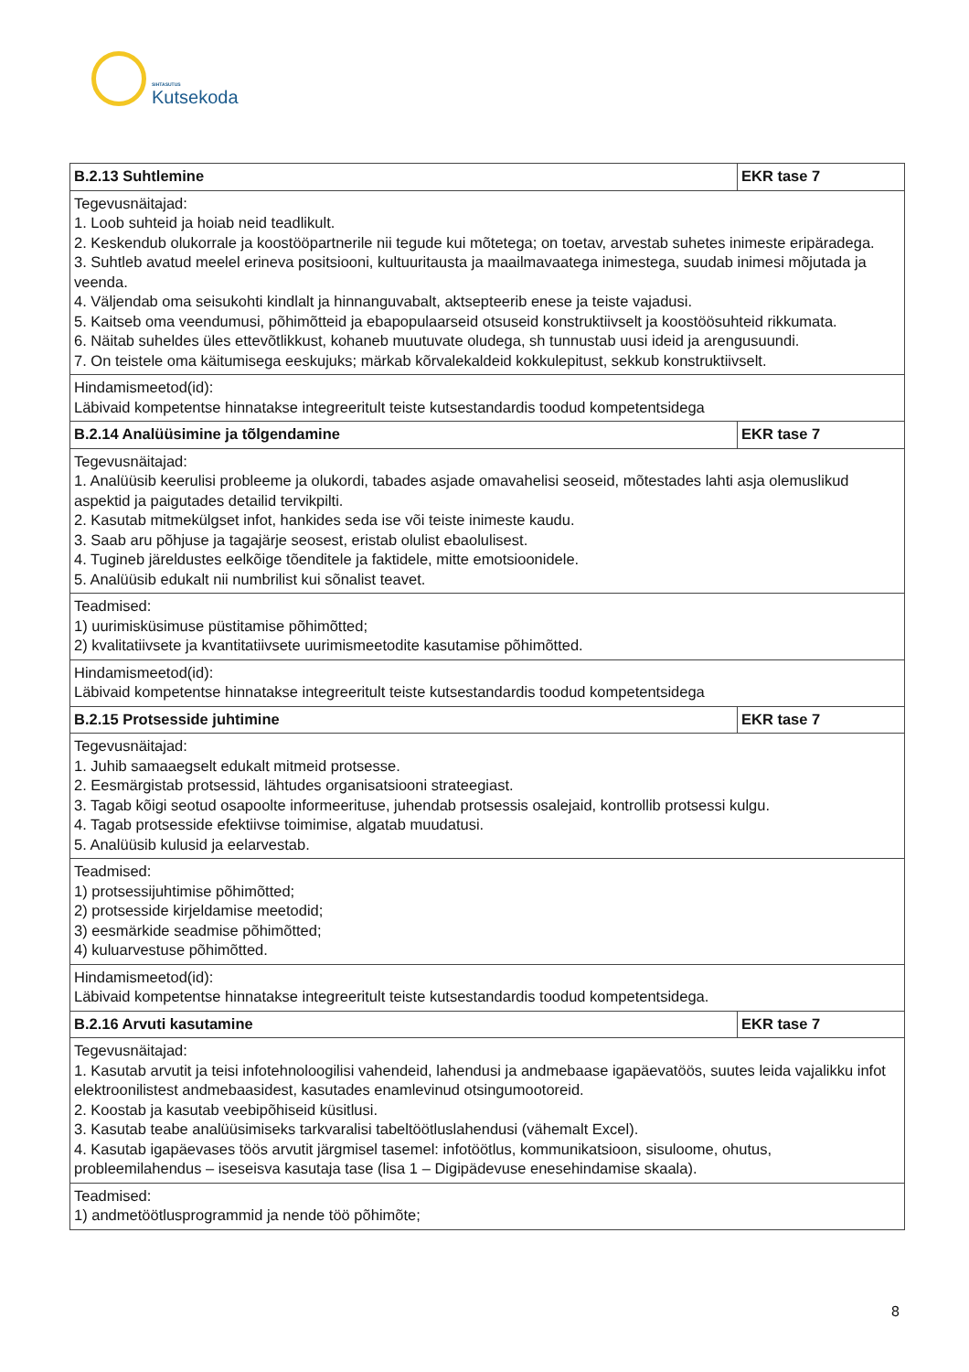SIHTASUTUS
Kutsekoda
| B.2.13 Suhtlemine | EKR tase 7 |
| --- | --- |
| Tegevusnäitajad: 1. Loob suhteid ja hoiab neid teadlikult. 2. Keskendub olukorrale ja koostööpartnerile nii tegude kui mõtetega; on toetav, arvestab suhetes inimeste eripäradega. 3. Suhtleb avatud meelel erineva positsiooni, kultuuritausta ja maailmavaatega inimestega, suudab inimesi mõjutada ja veenda. 4. Väljendab oma seisukohti kindlalt ja hinnanguvabalt, aktsepteerib enese ja teiste vajadusi. 5. Kaitseb oma veendumusi, põhimõtteid ja ebapopulaarseid otsuseid konstruktiivselt ja koostöösuhteid rikkumata. 6. Näitab suheldes üles ettevõtlikkust, kohaneb muutuvate oludega, sh tunnustab uusi ideid ja arengusuundi. 7. On teistele oma käitumisega eeskujuks; märkab kõrvalekaldeid kokkulepitust, sekkub konstruktiivselt. | |
| Hindamismeetod(id): Läbivaid kompetentse hinnatakse integreeritult teiste kutsestandardis toodud kompetentsidega | |
| B.2.14 Analüüsimine ja tõlgendamine | EKR tase 7 |
| Tegevusnäitajad: 1. Analüüsib keerulisi probleeme ja olukordi, tabades asjade omavahelisi seoseid, mõtestades lahti asja olemuslikud aspektid ja paigutades detailid tervikpilti. 2. Kasutab mitmekülgset infot, hankides seda ise või teiste inimeste kaudu. 3. Saab aru põhjuse ja tagajärje seosest, eristab olulist ebaolulisest. 4. Tugineb järeldustes eelkõige tõenditele ja faktidele, mitte emotsioonidele. 5. Analüüsib edukalt nii numbrilist kui sõnalist teavet. | |
| Teadmised: 1) uurimisküsimuse püstitamise põhimõtted; 2) kvalitatiivsete ja kvantitatiivsete uurimismeetodite kasutamise põhimõtted. | |
| Hindamismeetod(id): Läbivaid kompetentse hinnatakse integreeritult teiste kutsestandardis toodud kompetentsidega | |
| B.2.15 Protsesside juhtimine | EKR tase 7 |
| Tegevusnäitajad: 1. Juhib samaaegselt edukalt mitmeid protsesse. 2. Eesmärgistab protsessid, lähtudes organisatsiooni strateegiast. 3. Tagab kõigi seotud osapoolte informeerituse, juhendab protsessis osalejaid, kontrollib protsessi kulgu. 4. Tagab protsesside efektiivse toimimise, algatab muudatusi. 5. Analüüsib kulusid ja eelarvestab. | |
| Teadmised: 1) protsessijuhtimise põhimõtted; 2) protsesside kirjeldamise meetodid; 3) eesmärkide seadmise põhimõtted; 4) kuluarvestuse põhimõtted. | |
| Hindamismeetod(id): Läbivaid kompetentse hinnatakse integreeritult teiste kutsestandardis toodud kompetentsidega. | |
| B.2.16 Arvuti kasutamine | EKR tase 7 |
| Tegevusnäitajad: 1. Kasutab arvutit ja teisi infotehnoloogilisi vahendeid, lahendusi ja andmebaase igapäevatöös, suutes leida vajalikku infot elektroonilistest andmebaasidest, kasutades enamlevinud otsingumootoreid. 2. Koostab ja kasutab veebipõhiseid küsitlusi. 3. Kasutab teabe analüüsimiseks tarkvaralisi tabeltöötluslahendusi (vähemalt Excel). 4. Kasutab igapäevases töös arvutit järgmisel tasemel: infotöötlus, kommunikatsioon, sisuloome, ohutus, probleemilahendus – iseseisva kasutaja tase (lisa 1 – Digipädevuse enesehindamise skaala). | |
| Teadmised: 1) andmetöötlusprogrammid ja nende töö põhimõte; | |
8